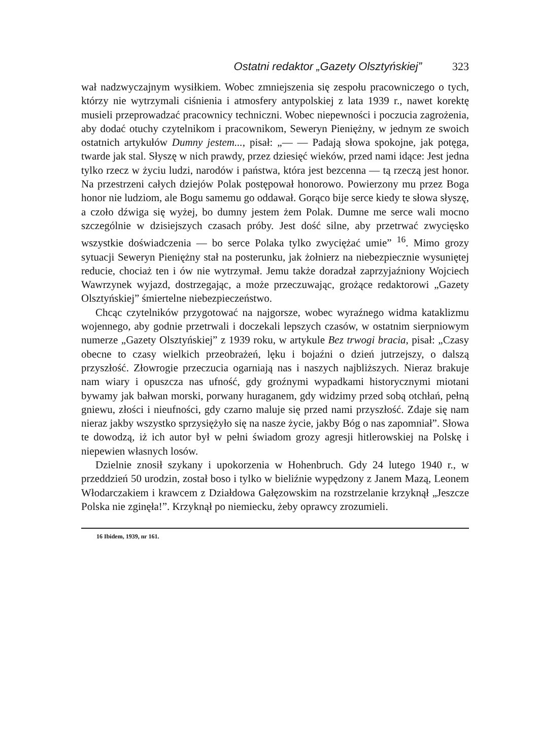Ostatni redaktor „Gazety Olsztyńskiej” 323
wał nadzwyczajnym wysiłkiem. Wobec zmniejszenia się zespołu pracowniczego o tych, którzy nie wytrzymali ciśnienia i atmosfery antypolskiej z lata 1939 r., nawet korektę musieli przeprowadzać pracownicy techniczni. Wobec niepewności i poczucia zagrożenia, aby dodać otuchy czytelnikom i pracownikom, Seweryn Pieniężny, w jednym ze swoich ostatnich artykułów Dumny jestem..., pisał: „— — Padają słowa spokojne, jak potęga, twarde jak stal. Słyszę w nich prawdy, przez dziesięć wieków, przed nami idące: Jest jedna tylko rzecz w życiu ludzi, narodów i państwa, która jest bezcenna — tą rzeczą jest honor. Na przestrzeni całych dziejów Polak postępował honorowo. Powierzony mu przez Boga honor nie ludziom, ale Bogu samemu go oddawał. Gorąco bije serce kiedy te słowa słyszę, a czoło dźwiga się wyżej, bo dumny jestem żem Polak. Dumne me serce wali mocno szczególnie w dzisiejszych czasach próby. Jest dość silne, aby przetrwać zwycięsko wszystkie doświadczenia — bo serce Polaka tylko zwyciężać umie” <sup>16</sup>. Mimo grozy sytuacji Seweryn Pieniężny stał na posterunku, jak żołnierz na niebezpiecznie wysuniętej reducie, chociaż ten i ów nie wytrzymał. Jemu także doradzał zaprzyjaźniony Wojciech Wawrzynek wyjazd, dostrzegając, a może przeczuwając, grożące redaktorowi „Gazety Olsztyńskiej” śmiertelne niebezpieczeństwo.
Chcąc czytelników przygotować na najgorsze, wobec wyraźnego widma kataklizmu wojennego, aby godnie przetrwali i doczekali lepszych czasów, w ostatnim sierpniowym numerze „Gazety Olsztyńskiej” z 1939 roku, w artykule Bez trwogi bracia, pisał: „Czasy obecne to czasy wielkich przeobrażeń, lęku i bojaźni o dzień jutrzejszy, o dalszą przyszłość. Złowrogie przeczucia ogarniają nas i naszych najbliższych. Nieraz brakuje nam wiary i opuszcza nas ufność, gdy groźnymi wypadkami historycznymi miotani bywamy jak bałwan morski, porwany huraganem, gdy widzimy przed sobą otchłań, pełną gniewu, złości i nieufności, gdy czarno maluje się przed nami przyszłość. Zdaje się nam nieraz jakby wszystko sprzysiężyło się na nasze życie, jakby Bóg o nas zapomniał”. Słowa te dowodzą, iż ich autor był w pełni świadom grozy agresji hitlerowskiej na Polskę i niepewien własnych losów.
Dzielnie znosił szykany i upokorzenia w Hohenbruch. Gdy 24 lutego 1940 r., w przeddzień 50 urodzin, został boso i tylko w bieliźnie wypędzony z Janem Mazą, Leonem Włodarczakiem i krawcem z Działdowa Gałęzowskim na rozstrzelanie krzyknął „Jeszcze Polska nie zginęła!”. Krzyknął po niemiecku, żeby oprawcy zrozumieli.
16 Ibidem, 1939, nr 161.